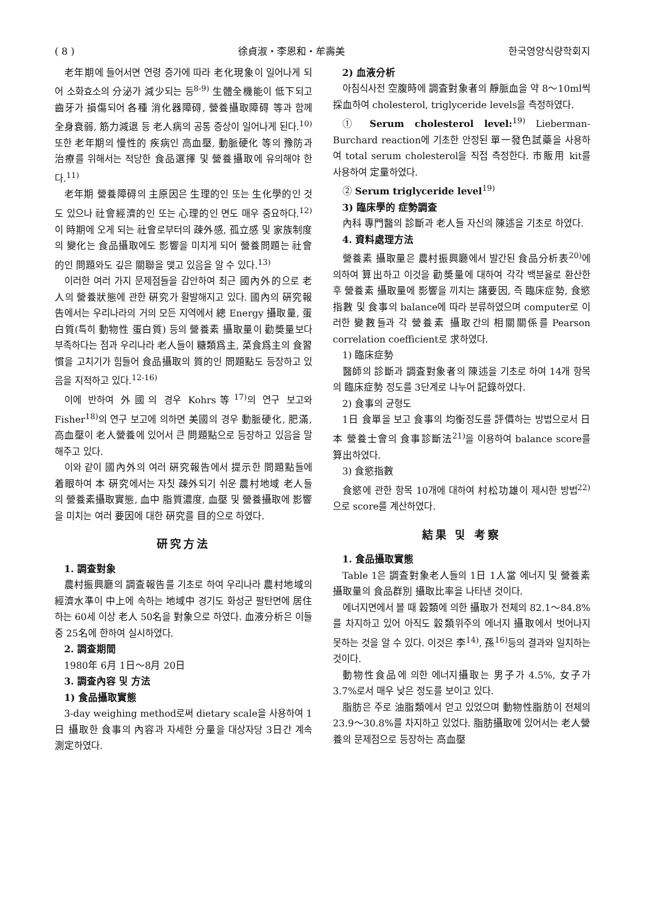( 8 ) 徐貞淑・李恩和・牟壽美 한국영양식량학회지
老年期에 들어서면 연령 증가에 따라 老化現象이 일어나게 되어 소화효소의 分泌가 減少되는 등<sup>8-9)</sup> 生體全機能이 低下되고 齒牙가 損傷되어 各種 消化器障碍, 營養攝取障碍 等과 함께 全身衰弱, 筋力減退 등 老人病의 공통 증상이 일어나게 된다.<sup>10)</sup> 또한 老年期의 慢性的 疾病인 高血壓, 動脈硬化 等의 豫防과 治療를 위해서는 적당한 食品選擇 및 營養攝取에 유의해야 한다.<sup>11)</sup>
老年期 營養障碍의 主原因은 生理的인 또는 生化學的인 것도 있으나 社會經濟的인 또는 心理的인 면도 매우 중요하다.<sup>12)</sup> 이 時期에 오게 되는 社會로부터의 疎外感, 孤立感 및 家族制度의 變化는 食品攝取에도 影響을 미치게 되어 營養問題는 社會的인 問題와도 깊은 關聯을 맺고 있음을 알 수 있다.<sup>13)</sup>
이러한 여러 가지 문제점들을 감안하여 최근 國內外的으로 老人의 營養狀態에 관한 硏究가 활발해지고 있다. 國內의 硏究報告에서는 우리나라의 거의 모든 지역에서 總 Energy 攝取量, 蛋白質(특히 動物性 蛋白質) 등의 營養素 攝取量이 勸奬量보다 부족하다는 점과 우리나라 老人들이 糖類爲主, 菜食爲主의 食習慣을 고치기가 힘들어 食品攝取의 質的인 問題點도 등장하고 있음을 지적하고 있다.<sup>12-16)</sup>
이에 반하여 外國의 경우 Kohrs等<sup>17)</sup>의 연구 보고와 Fisher<sup>18)</sup>의 연구 보고에 의하면 美國의 경우 動脈硬化, 肥滿, 高血壓이 老人營養에 있어서 큰 問題點으로 등장하고 있음을 말해주고 있다.
이와 같이 國內外의 여러 硏究報告에서 提示한 問題點들에 着眼하여 本 硏究에서는 자칫 疎外되기 쉬운 農村地域 老人들의 營養素攝取實態, 血中 脂質濃度, 血壓 및 營養攝取에 影響을 미치는 여러 要因에 대한 硏究를 目的으로 하였다.
研究方法
1. 調査對象
農村振興廳의 調査報告를 기초로 하여 우리나라 農村地域의 經濟水準이 中上에 속하는 地域中 경기도 화성군 팔탄면에 居住하는 60세 이상 老人 50名을 對象으로 하였다. 血液分析은 이들 중 25名에 한하여 실시하였다.
2. 調査期間
1980年 6月 1日～8月 20日
3. 調査內容 및 方法
1) 食品攝取實態
3-day weighing method로써 dietary scale을 사용하여 1日 攝取한 食事의 內容과 자세한 分量을 대상자당 3日간 계속 測定하였다.
2) 血液分析
아침식사전 空腹時에 調査對象者의 靜脈血을 약 8～10ml씩 採血하여 cholesterol, triglyceride levels을 측정하였다.
① Serum cholesterol level:<sup>19)</sup> Lieberman-Burchard reaction에 기초한 안정된 單一發色試藥을 사용하여 total serum cholesterol을 직접 측정한다. 市販用 kit를 사용하여 定量하였다.
② Serum triglyceride level<sup>19)</sup>
3) 臨床學的 症勢調査
內科 專門醫의 診斷과 老人들 자신의 陳述을 기초로 하였다.
4. 資料處理方法
營養素 攝取量은 農村振興廳에서 발간된 食品分析表<sup>20)</sup>에 의하여 算出하고 이것을 勸奬量에 대하여 각각 백분율로 환산한 후 營養素 攝取量에 影響을 끼치는 諸要因, 즉 臨床症勢, 食慾指數 및 食事의 balance에 따라 분류하였으며 computer로 이러한 變數들과 각 營養素 攝取간의 相關關係를 Pearson correlation coefficient로 求하였다.
1) 臨床症勢
醫師의 診斷과 調査對象者의 陳述을 기초로 하여 14개 항목의 臨床症勢 정도를 3단계로 나누어 記錄하였다.
2) 食事의 균형도
1日 食單을 보고 食事의 均衡정도를 評價하는 방법으로서 日本 營養士會의 食事診斷法<sup>21)</sup>을 이용하여 balance score를 算出하였다.
3) 食慾指數
食慾에 관한 항목 10개에 대하여 村松功雄이 제시한 방법<sup>22)</sup>으로 score를 계산하였다.
結果 및 考察
1. 食品攝取實態
Table 1은 調査對象老人들의 1日 1人當 에너지 및 營養素攝取量의 食品群別 攝取比率을 나타낸 것이다.
에너지면에서 볼 때 穀類에 의한 攝取가 전체의 82.1～84.8%를 차지하고 있어 아직도 穀類위주의 에너지 攝取에서 벗어나지 못하는 것을 알 수 있다. 이것은 李<sup>14)</sup>, 孫<sup>16)</sup>등의 결과와 일치하는 것이다.
動物性食品에 의한 에너지攝取는 男子가 4.5%, 女子가 3.7%로서 매우 낮은 정도를 보이고 있다.
脂肪은 주로 油脂類에서 얻고 있었으며 動物性脂肪이 전체의 23.9～30.8%를 차지하고 있었다. 脂肪攝取에 있어서는 老人營養의 문제점으로 등장하는 高血壓